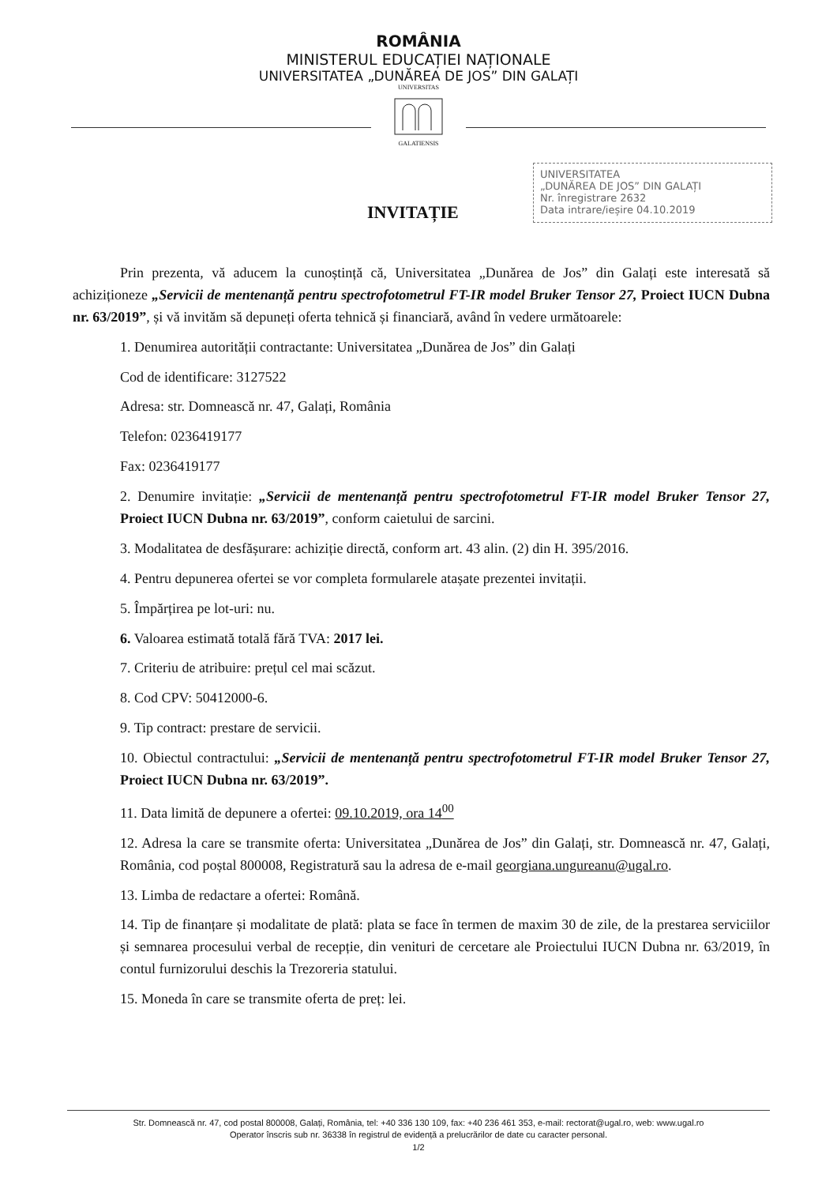ROMÂNIA
MINISTERUL EDUCAȚIEI NAȚIONALE
UNIVERSITATEA „DUNĂREA DE JOS” DIN GALAȚI
UNIVERSITAS
GALATIENSIS
INVITAȚIE
UNIVERSITATEA
„DUNĂREA DE JOS” DIN GALAȚI
Nr. înregistrare 2632
Data intrare/ieșire 04.10.2019
Prin prezenta, vă aducem la cunoștință că, Universitatea „Dunărea de Jos” din Galați este interesată să achiziționeze „Servicii de mentenanță pentru spectrofotometrul FT-IR model Bruker Tensor 27, Proiect IUCN Dubna nr. 63/2019”, și vă invităm să depuneți oferta tehnică și financiară, având în vedere următoarele:
1. Denumirea autorității contractante: Universitatea „Dunărea de Jos” din Galați
Cod de identificare: 3127522
Adresa: str. Domnească nr. 47, Galați, România
Telefon: 0236419177
Fax: 0236419177
2. Denumire invitație: „Servicii de mentenanță pentru spectrofotometrul FT-IR model Bruker Tensor 27, Proiect IUCN Dubna nr. 63/2019”, conform caietului de sarcini.
3. Modalitatea de desfășurare: achiziție directă, conform art. 43 alin. (2) din H. 395/2016.
4. Pentru depunerea ofertei se vor completa formularele atașate prezentei invitații.
5. Împărțirea pe lot-uri: nu.
6. Valoarea estimată totală fără TVA: 2017 lei.
7. Criteriu de atribuire: prețul cel mai scăzut.
8. Cod CPV: 50412000-6.
9. Tip contract: prestare de servicii.
10. Obiectul contractului: „Servicii de mentenanță pentru spectrofotometrul FT-IR model Bruker Tensor 27, Proiect IUCN Dubna nr. 63/2019”.
11. Data limită de depunere a ofertei: 09.10.2019, ora 14<sup>00</sup>
12. Adresa la care se transmite oferta: Universitatea „Dunărea de Jos” din Galați, str. Domnească nr. 47, Galați, România, cod poștal 800008, Registratură sau la adresa de e-mail georgiana.ungureanu@ugal.ro.
13. Limba de redactare a ofertei: Română.
14. Tip de finanțare și modalitate de plată: plata se face în termen de maxim 30 de zile, de la prestarea serviciilor și semnarea procesului verbal de recepție, din venituri de cercetare ale Proiectului IUCN Dubna nr. 63/2019, în contul furnizorului deschis la Trezoreria statului.
15. Moneda în care se transmite oferta de preț: lei.
Str. Domnească nr. 47, cod postal 800008, Galați, România, tel: +40 336 130 109, fax: +40 236 461 353, e-mail: rectorat@ugal.ro, web: www.ugal.ro
Operator înscris sub nr. 36338 în registrul de evidență a prelucrărilor de date cu caracter personal.
1/2